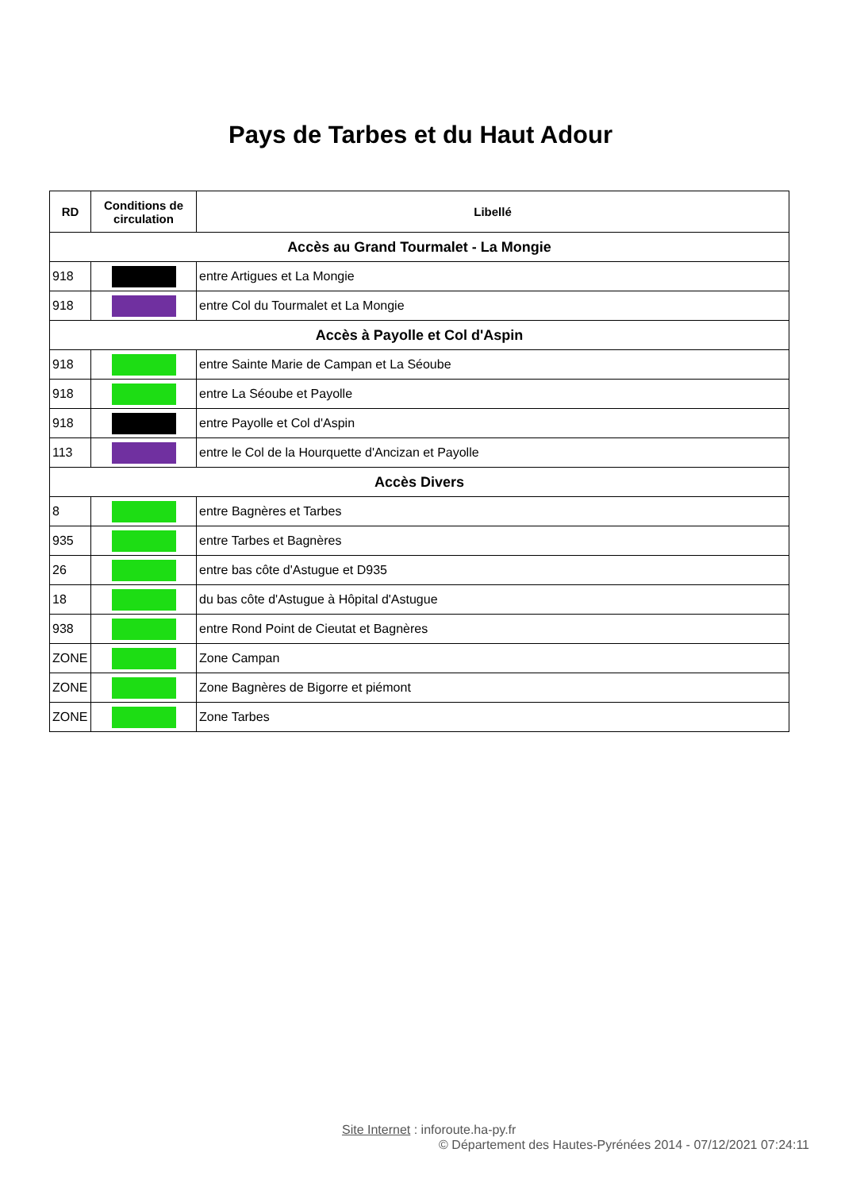Pays de Tarbes et du Haut Adour
| RD | Conditions de circulation | Libellé |
| --- | --- | --- |
| Accès au Grand Tourmalet - La Mongie | | |
| 918 | | entre Artigues et La Mongie |
| 918 | | entre Col du Tourmalet et La Mongie |
| Accès à Payolle et Col d'Aspin | | |
| 918 | | entre Sainte Marie de Campan et La Séoube |
| 918 | | entre La Séoube et Payolle |
| 918 | | entre Payolle et Col d'Aspin |
| 113 | | entre le Col de la Hourquette d'Ancizan et Payolle |
| Accès Divers | | |
| 8 | | entre Bagnères et Tarbes |
| 935 | | entre Tarbes et Bagnères |
| 26 | | entre bas côte d'Astugue et D935 |
| 18 | | du bas côte d'Astugue à Hôpital d'Astugue |
| 938 | | entre Rond Point de Cieutat et Bagnères |
| ZONE | | Zone Campan |
| ZONE | | Zone Bagnères de Bigorre et piémont |
| ZONE | | Zone Tarbes |
Site Internet : inforoute.ha-py.fr
© Département des Hautes-Pyrénées 2014 - 07/12/2021 07:24:11